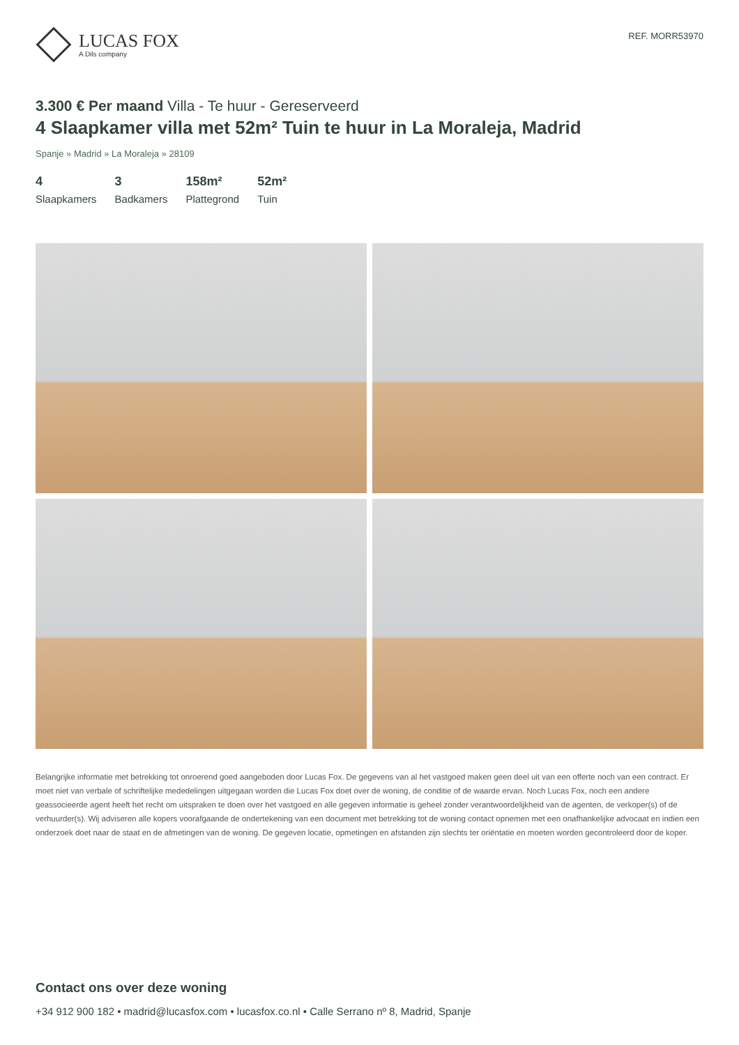LUCAS FOX
A Dils company
REF. MORR53970
3.300 € Per maand Villa - Te huur - Gereserveerd
4 Slaapkamer villa met 52m² Tuin te huur in La Moraleja, Madrid
Spanje » Madrid » La Moraleja » 28109
4
Slaapkamers
3
Badkamers
158m²
Plattegrond
52m²
Tuin
Belangrijke informatie met betrekking tot onroerend goed aangeboden door Lucas Fox. De gegevens van al het vastgoed maken geen deel uit van een offerte noch van een contract. Er moet niet van verbale of schriftelijke mededelingen uitgegaan worden die Lucas Fox doet over de woning, de conditie of de waarde ervan. Noch Lucas Fox, noch een andere geassocieerde agent heeft het recht om uitspraken te doen over het vastgoed en alle gegeven informatie is geheel zonder verantwoordelijkheid van de agenten, de verkoper(s) of de verhuurder(s). Wij adviseren alle kopers voorafgaande de ondertekening van een document met betrekking tot de woning contact opnemen met een onafhankelijke advocaat en indien een onderzoek doet naar de staat en de afmetingen van de woning. De gegeven locatie, opmetingen en afstanden zijn slechts ter oriëntatie en moeten worden gecontroleerd door de koper.
Contact ons over deze woning
+34 912 900 182 • madrid@lucasfox.com • lucasfox.co.nl • Calle Serrano nº 8, Madrid, Spanje